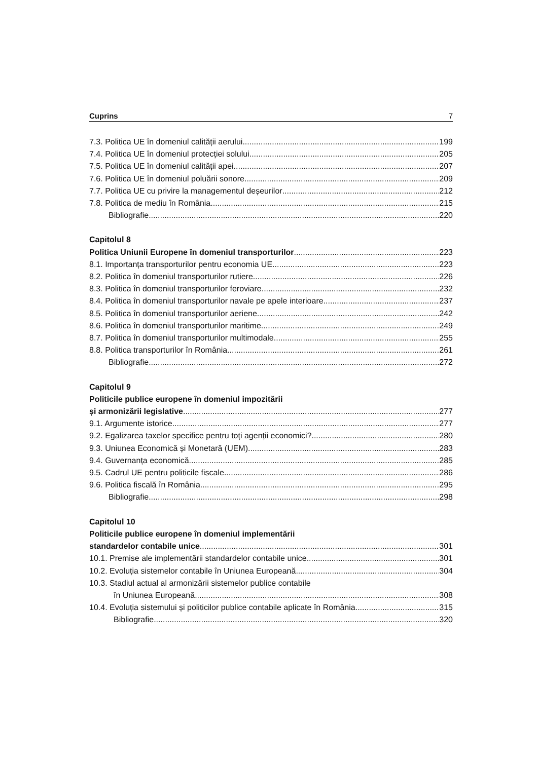Cuprins 7
7.3. Politica UE în domeniul calității aerului 199
7.4. Politica UE în domeniul protecției solului 205
7.5. Politica UE în domeniul calității apei 207
7.6. Politica UE în domeniul poluării sonore 209
7.7. Politica UE cu privire la managementul deșeurilor 212
7.8. Politica de mediu în România 215
Bibliografie 220
Capitolul 8
Politica Uniunii Europene în domeniul transporturilor 223
8.1. Importanța transporturilor pentru economia UE 223
8.2. Politica în domeniul transporturilor rutiere 226
8.3. Politica în domeniul transporturilor feroviare 232
8.4. Politica în domeniul transporturilor navale pe apele interioare 237
8.5. Politica în domeniul transporturilor aeriene 242
8.6. Politica în domeniul transporturilor maritime 249
8.7. Politica în domeniul transporturilor multimodale 255
8.8. Politica transporturilor în România 261
Bibliografie 272
Capitolul 9
Politicile publice europene în domeniul impozitării
și armonizării legislative 277
9.1. Argumente istorice 277
9.2. Egalizarea taxelor specifice pentru toți agenții economici? 280
9.3. Uniunea Economică și Monetară (UEM) 283
9.4. Guvernanța economică 285
9.5. Cadrul UE pentru politicile fiscale 286
9.6. Politica fiscală în România 295
Bibliografie 298
Capitolul 10
Politicile publice europene în domeniul implementării
standardelor contabile unice 301
10.1. Premise ale implementării standardelor contabile unice 301
10.2. Evoluția sistemelor contabile în Uniunea Europeană 304
10.3. Stadiul actual al armonizării sistemelor publice contabile
în Uniunea Europeană 308
10.4. Evoluția sistemului și politicilor publice contabile aplicate în România 315
Bibliografie 320